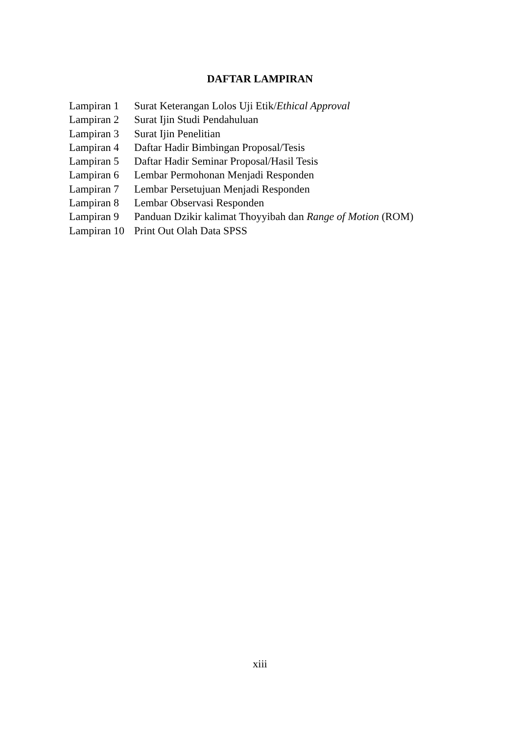DAFTAR LAMPIRAN
| Lampiran 1 | Surat Keterangan Lolos Uji Etik/ Ethical Approval |
| Lampiran 2 | Surat Ijin Studi Pendahuluan |
| Lampiran 3 | Surat Ijin Penelitian |
| Lampiran 4 | Daftar Hadir Bimbingan Proposal/Tesis |
| Lampiran 5 | Daftar Hadir Seminar Proposal/Hasil Tesis |
| Lampiran 6 | Lembar Permohonan Menjadi Responden |
| Lampiran 7 | Lembar Persetujuan Menjadi Responden |
| Lampiran 8 | Lembar Observasi Responden |
| Lampiran 9 | Panduan Dzikir kalimat Thoyyibah dan Range of Motion (ROM) |
| Lampiran 10 | Print Out Olah Data SPSS |
xiii